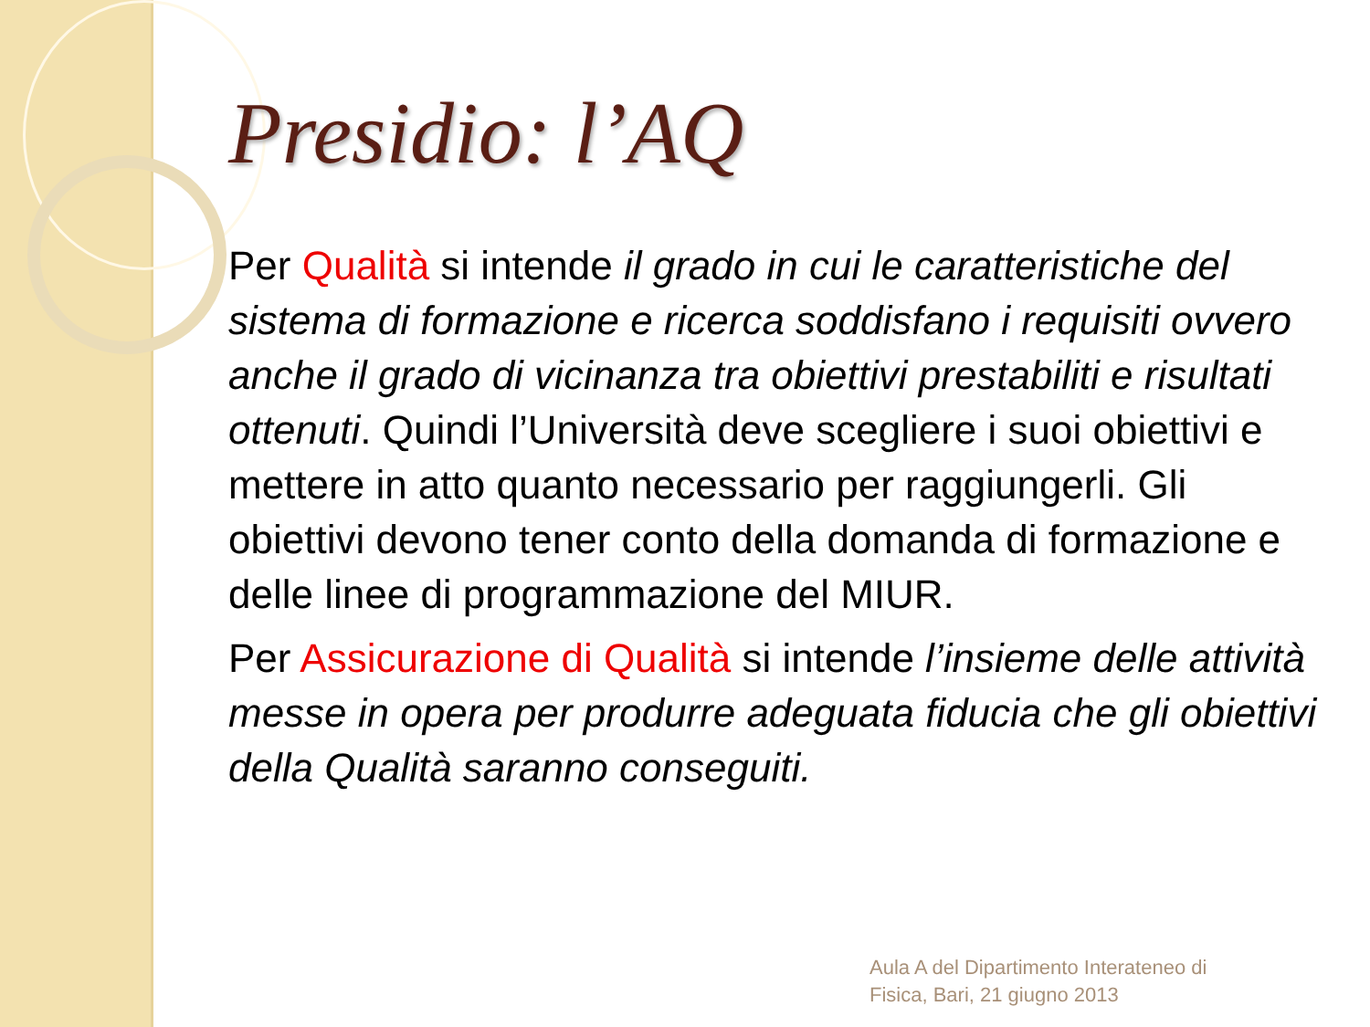Presidio: l’AQ
Per Qualità si intende il grado in cui le caratteristiche del sistema di formazione e ricerca soddisfano i requisiti ovvero anche il grado di vicinanza tra obiettivi prestabiliti e risultati ottenuti. Quindi l’Università deve scegliere i suoi obiettivi e mettere in atto quanto necessario per raggiungerli. Gli obiettivi devono tener conto della domanda di formazione e delle linee di programmazione del MIUR.
Per Assicurazione di Qualità si intende l’insieme delle attività messe in opera per produrre adeguata fiducia che gli obiettivi della Qualità saranno conseguiti.
Aula A del Dipartimento Interateneo di
Fisica, Bari, 21 giugno 2013